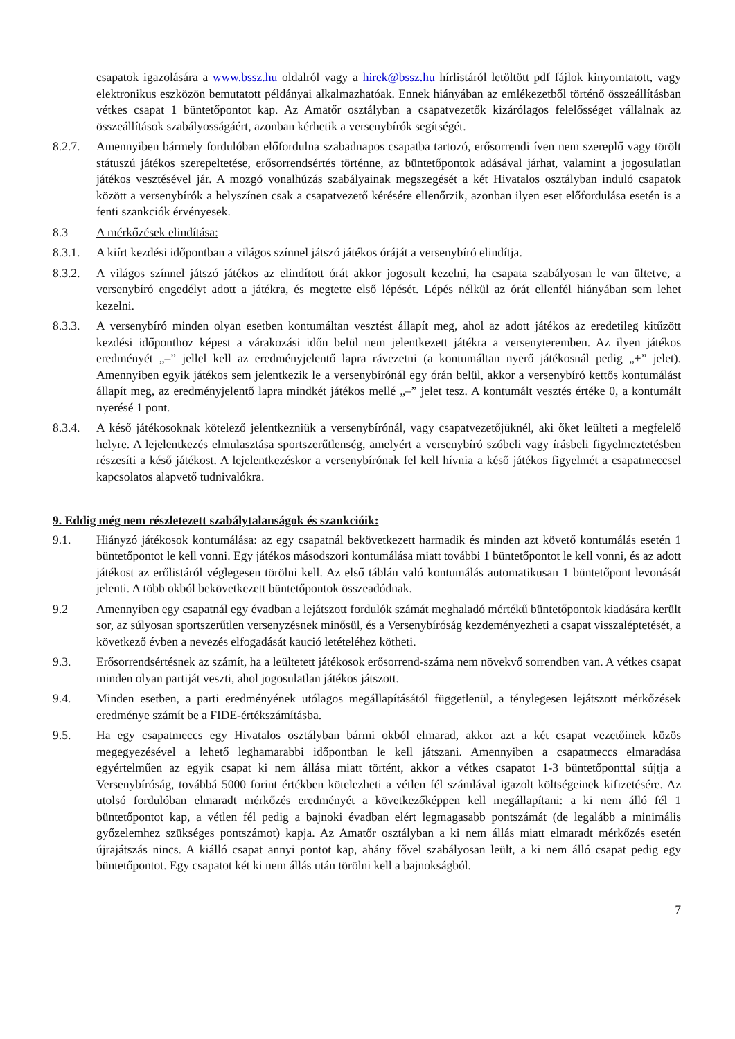csapatok igazolására a www.bssz.hu oldalról vagy a hirek@bssz.hu hírlistáról letöltött pdf fájlok kinyomtatott, vagy elektronikus eszközön bemutatott példányai alkalmazhatóak. Ennek hiányában az emlékezetből történő összeállításban vétkes csapat 1 büntetőpontot kap. Az Amatőr osztályban a csapatvezetők kizárólagos felelősséget vállalnak az összeállítások szabályosságáért, azonban kérhetik a versenybírók segítségét.
8.2.7. Amennyiben bármely fordulóban előfordulna szabadnapos csapatba tartozó, erősorrendi íven nem szereplő vagy törölt státuszú játékos szerepeltetése, erősorrendsértés történne, az büntetőpontok adásával járhat, valamint a jogosulatlan játékos vesztésével jár. A mozgó vonalhúzás szabályainak megszegését a két Hivatalos osztályban induló csapatok között a versenybírók a helyszínen csak a csapatvezető kérésére ellenőrzik, azonban ilyen eset előfordulása esetén is a fenti szankciók érvényesek.
8.3 A mérkőzések elindítása:
8.3.1. A kiírt kezdési időpontban a világos színnel játszó játékos óráját a versenybíró elindítja.
8.3.2. A világos színnel játszó játékos az elindított órát akkor jogosult kezelni, ha csapata szabályosan le van ültetve, a versenybíró engedélyt adott a játékra, és megtette első lépését. Lépés nélkül az órát ellenfél hiányában sem lehet kezelni.
8.3.3. A versenybíró minden olyan esetben kontumáltan vesztést állapít meg, ahol az adott játékos az eredetileg kitűzött kezdési időponthoz képest a várakozási időn belül nem jelentkezett játékra a versenyteremben. Az ilyen játékos eredményét „–” jellel kell az eredményjelentő lapra rávezetni (a kontumáltan nyerő játékosnál pedig „+” jelet). Amennyiben egyik játékos sem jelentkezik le a versenybírónál egy órán belül, akkor a versenybíró kettős kontumálást állapít meg, az eredményjelentő lapra mindkét játékos mellé „–” jelet tesz. A kontumált vesztés értéke 0, a kontumált nyerésé 1 pont.
8.3.4. A késő játékosoknak kötelező jelentkezniük a versenybírónál, vagy csapatvezetőjüknél, aki őket leülteti a megfelelő helyre. A lejelentkezés elmulasztása sportszerűtlenség, amelyért a versenybíró szóbeli vagy írásbeli figyelmeztetésben részesíti a késő játékost. A lejelentkezéskor a versenybírónak fel kell hívnia a késő játékos figyelmét a csapatmeccsel kapcsolatos alapvető tudnivalókra.
9. Eddig még nem részletezett szabálytalanságok és szankcióik:
9.1. Hiányzó játékosok kontumálása: az egy csapatnál bekövetkezett harmadik és minden azt követő kontumálás esetén 1 büntetőpontot le kell vonni. Egy játékos másodszori kontumálása miatt további 1 büntetőpontot le kell vonni, és az adott játékost az erőlistáról véglegesen törölni kell. Az első táblán való kontumálás automatikusan 1 büntetőpont levonását jelenti. A több okból bekövetkezett büntetőpontok összeadódnak.
9.2 Amennyiben egy csapatnál egy évadban a lejátszott fordulók számát meghaladó mértékű büntetőpontok kiadására került sor, az súlyosan sportszerűtlen versenyzésnek minősül, és a Versenybíróság kezdeményezheti a csapat visszaléptetését, a következő évben a nevezés elfogadását kaució letételéhez kötheti.
9.3. Erősorrendsértésnek az számít, ha a leültetett játékosok erősorrend-száma nem növekvő sorrendben van. A vétkes csapat minden olyan partiját veszti, ahol jogosulatlan játékos játszott.
9.4. Minden esetben, a parti eredményének utólagos megállapításától függetlenül, a ténylegesen lejátszott mérkőzések eredménye számít be a FIDE-értékszámításba.
9.5. Ha egy csapatmeccs egy Hivatalos osztályban bármi okból elmarad, akkor azt a két csapat vezetőinek közös megegyezésével a lehető leghamarabbi időpontban le kell játszani. Amennyiben a csapatmeccs elmaradása egyértelműen az egyik csapat ki nem állása miatt történt, akkor a vétkes csapatot 1-3 büntetőponttal sújtja a Versenybíróság, továbbá 5000 forint értékben kötelezheti a vétlen fél számlával igazolt költségeinek kifizetésére. Az utolsó fordulóban elmaradt mérkőzés eredményét a következőképpen kell megállapítani: a ki nem álló fél 1 büntetőpontot kap, a vétlen fél pedig a bajnoki évadban elért legmagasabb pontszámát (de legalább a minimális győzelemhez szükséges pontszámot) kapja. Az Amatőr osztályban a ki nem állás miatt elmaradt mérkőzés esetén újrajátszás nincs. A kiálló csapat annyi pontot kap, ahány fővel szabályosan leült, a ki nem álló csapat pedig egy büntetőpontot. Egy csapatot két ki nem állás után törölni kell a bajnokságból.
7